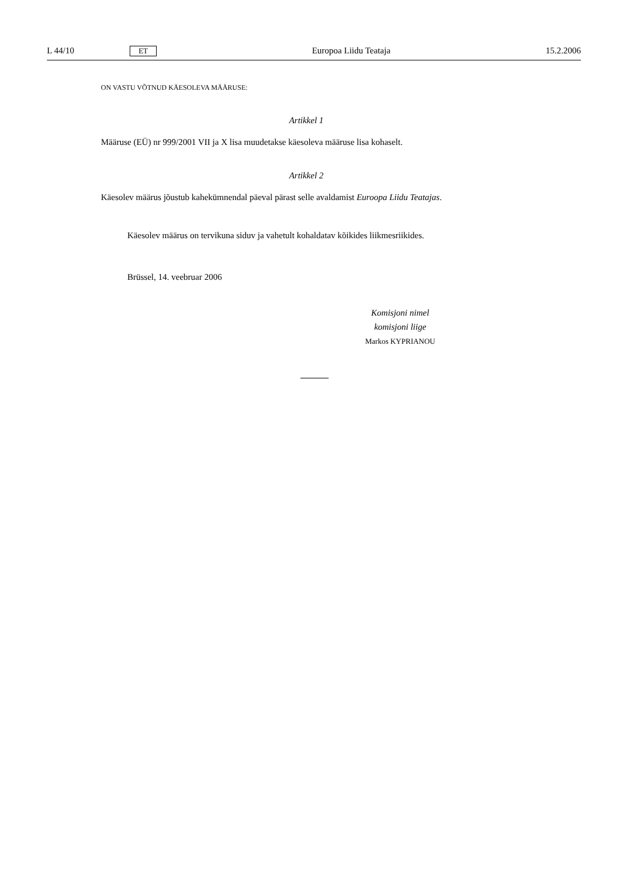L 44/10 ET Europoa Liidu Teataja 15.2.2006
ON VASTU VÕTNUD KÄESOLEVA MÄÄRUSE:
Artikkel 1
Määruse (EÜ) nr 999/2001 VII ja X lisa muudetakse käesoleva määruse lisa kohaselt.
Artikkel 2
Käesolev määrus jõustub kahekümnendal päeval pärast selle avaldamist Euroopa Liidu Teatajas.
Käesolev määrus on tervikuna siduv ja vahetult kohaldatav kõikides liikmesriikides.
Brüssel, 14. veebruar 2006
Komisjoni nimel
komisjoni liige
Markos KYPRIANOU